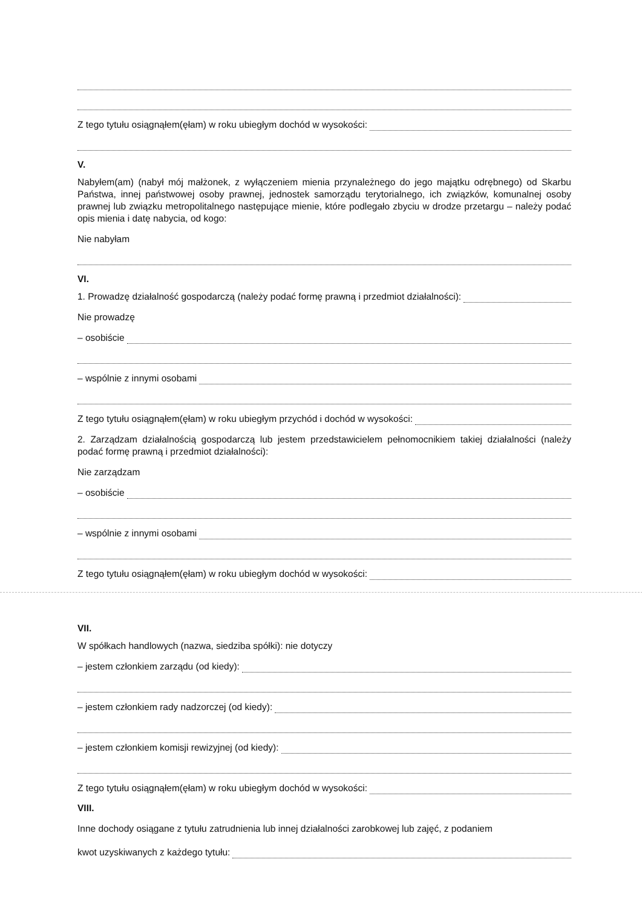Z tego tytułu osiągnąłem(ęłam) w roku ubiegłym dochód w wysokości:
V.
Nabyłem(am) (nabył mój małżonek, z wyłączeniem mienia przynależnego do jego majątku odrębnego) od Skarbu Państwa, innej państwowej osoby prawnej, jednostek samorządu terytorialnego, ich związków, komunalnej osoby prawnej lub związku metropolitalnego następujące mienie, które podlegało zbyciu w drodze przetargu – należy podać opis mienia i datę nabycia, od kogo:
Nie nabyłam
VI.
1. Prowadzę działalność gospodarczą (należy podać formę prawną i przedmiot działalności):
Nie prowadzę
– osobiście
– wspólnie z innymi osobami
Z tego tytułu osiągnąłem(ęłam) w roku ubiegłym przychód i dochód w wysokości:
2. Zarządzam działalnością gospodarczą lub jestem przedstawicielem pełnomocnikiem takiej działalności (należy podać formę prawną i przedmiot działalności):
Nie zarządzam
– osobiście
– wspólnie z innymi osobami
Z tego tytułu osiągnąłem(ęłam) w roku ubiegłym dochód w wysokości:
VII.
W spółkach handlowych (nazwa, siedziba spółki): nie dotyczy
– jestem członkiem zarządu (od kiedy):
– jestem członkiem rady nadzorczej (od kiedy):
– jestem członkiem komisji rewizyjnej (od kiedy):
Z tego tytułu osiągnąłem(ęłam) w roku ubiegłym dochód w wysokości:
VIII.
Inne dochody osiągane z tytułu zatrudnienia lub innej działalności zarobkowej lub zajęć, z podaniem
kwot uzyskiwanych z każdego tytułu: